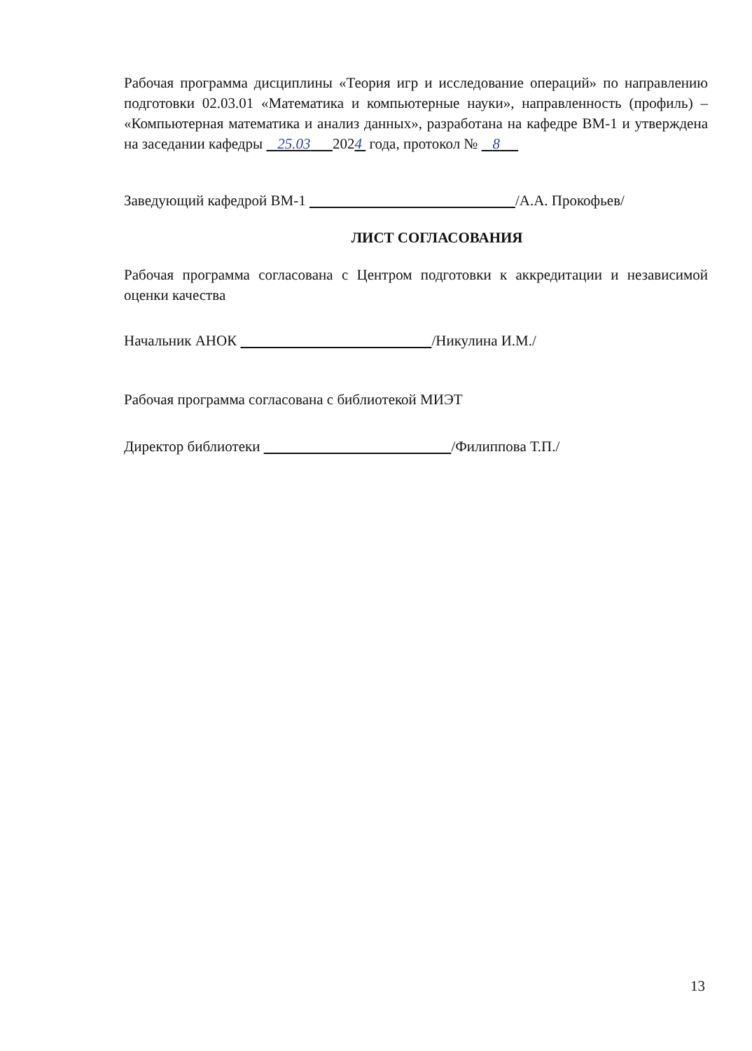Рабочая программа дисциплины «Теория игр и исследование операций» по направлению подготовки 02.03.01 «Математика и компьютерные науки», направленность (профиль) – «Компьютерная математика и анализ данных», разработана на кафедре ВМ-1 и утверждена на заседании кафедры 25.03 2024 года, протокол № 8
Заведующий кафедрой ВМ-1 /А.А. Прокофьев/
ЛИСТ СОГЛАСОВАНИЯ
Рабочая программа согласована с Центром подготовки к аккредитации и независимой оценки качества
Начальник АНОК /Никулина И.М./
Рабочая программа согласована с библиотекой МИЭТ
Директор библиотеки /Филиппова Т.П./
13